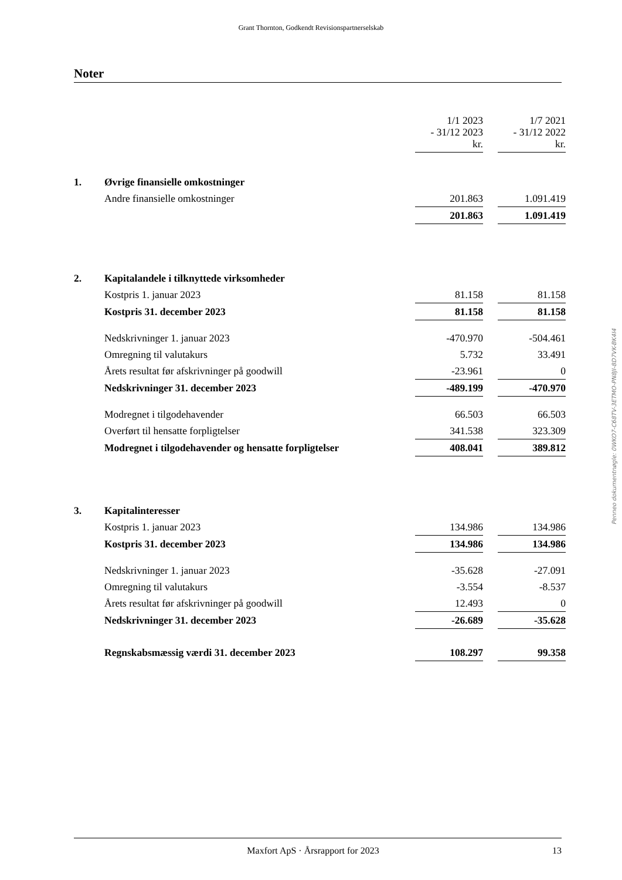Grant Thornton, Godkendt Revisionspartnerselskab
Noter
| | | 1/1 2023 - 31/12 2023 kr. | | 1/7 2021 - 31/12 2022 kr. |
| 1. | Øvrige finansielle omkostninger | | | |
| | Andre finansielle omkostninger | 201.863 | | 1.091.419 |
| | | 201.863 | | 1.091.419 |
| 2. | Kapitalandele i tilknyttede virksomheder | | | |
| | Kostpris 1. januar 2023 | 81.158 | | 81.158 |
| | Kostpris 31. december 2023 | 81.158 | | 81.158 |
| | Nedskrivninger 1. januar 2023 | -470.970 | | -504.461 |
| | Omregning til valutakurs | 5.732 | | 33.491 |
| | Årets resultat før afskrivninger på goodwill | -23.961 | | 0 |
| | Nedskrivninger 31. december 2023 | -489.199 | | -470.970 |
| | Modregnet i tilgodehavender | 66.503 | | 66.503 |
| | Overført til hensatte forpligtelser | 341.538 | | 323.309 |
| | Modregnet i tilgodehavender og hensatte forpligtelser | 408.041 | | 389.812 |
| 3. | Kapitalinteresser | | | |
| | Kostpris 1. januar 2023 | 134.986 | | 134.986 |
| | Kostpris 31. december 2023 | 134.986 | | 134.986 |
| | Nedskrivninger 1. januar 2023 | -35.628 | | -27.091 |
| | Omregning til valutakurs | -3.554 | | -8.537 |
| | Årets resultat før afskrivninger på goodwill | 12.493 | | 0 |
| | Nedskrivninger 31. december 2023 | -26.689 | | -35.628 |
| | Regnskabsmæssig værdi 31. december 2023 | 108.297 | | 99.358 |
Penneo dokumentnøgle: 0WKO7-C68TV-3ETMO-PN8JI-8D7VK-BK4I4
Maxfort ApS · Årsrapport for 2023 13